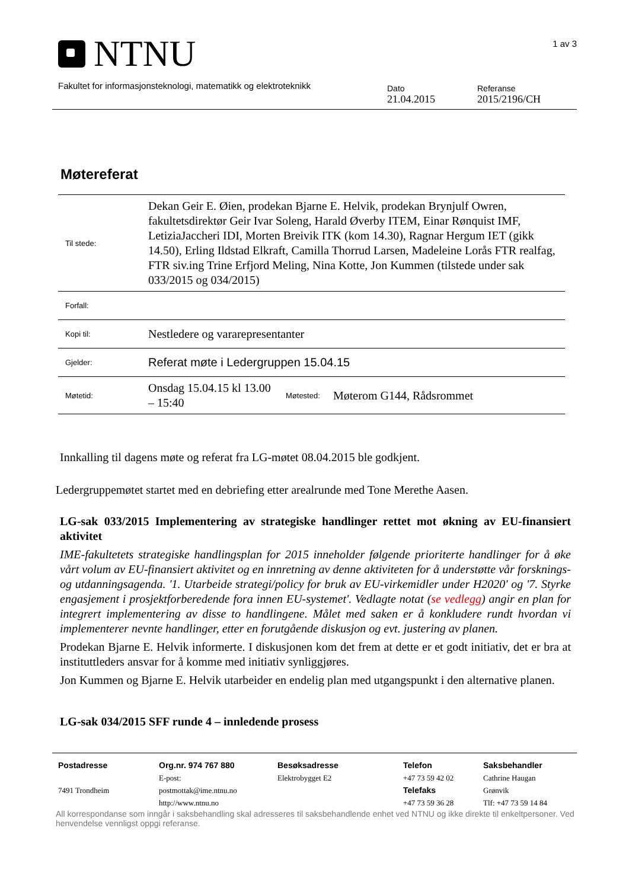NTNU
1 av 3
Fakultet for informasjonsteknologi, matematikk og elektroteknikk
Dato
21.04.2015
Referanse
2015/2196/CH
Møtereferat
| Til stede: | Dekan Geir E. Øien, prodekan Bjarne E. Helvik, prodekan Brynjulf Owren, fakultetsdirektør Geir Ivar Soleng, Harald Øverby ITEM, Einar Rønquist IMF, LetiziaJaccheri IDI, Morten Breivik ITK (kom 14.30), Ragnar Hergum IET (gikk 14.50), Erling Ildstad Elkraft, Camilla Thorrud Larsen, Madeleine Lorås FTR realfag, FTR siv.ing Trine Erfjord Meling, Nina Kotte, Jon Kummen (tilstede under sak 033/2015 og 034/2015) | | |
| Forfall: | | | |
| Kopi til: | Nestledere og vararepresentanter | | |
| Gjelder: | Referat møte i Ledergruppen 15.04.15 | | |
| Møtetid: | Onsdag 15.04.15 kl 13.00 – 15:40 | Møtested: | Møterom G144, Rådsrommet |
Innkalling til dagens møte og referat fra LG-møtet 08.04.2015 ble godkjent.
Ledergruppemøtet startet med en debriefing etter arealrunde med Tone Merethe Aasen.
LG-sak 033/2015 Implementering av strategiske handlinger rettet mot økning av EU-finansiert aktivitet
IME-fakultetets strategiske handlingsplan for 2015 inneholder følgende prioriterte handlinger for å øke vårt volum av EU-finansiert aktivitet og en innretning av denne aktiviteten for å understøtte vår forsknings- og utdanningsagenda. '1. Utarbeide strategi/policy for bruk av EU-virkemidler under H2020' og '7. Styrke engasjement i prosjektforberedende fora innen EU-systemet'. Vedlagte notat (se vedlegg) angir en plan for integrert implementering av disse to handlingene. Målet med saken er å konkludere rundt hvordan vi implementerer nevnte handlinger, etter en forutgående diskusjon og evt. justering av planen.
Prodekan Bjarne E. Helvik informerte. I diskusjonen kom det frem at dette er et godt initiativ, det er bra at instituttleders ansvar for å komme med initiativ synliggjøres.
Jon Kummen og Bjarne E. Helvik utarbeider en endelig plan med utgangspunkt i den alternative planen.
LG-sak 034/2015 SFF runde 4 – innledende prosess
Postadresse
7491 Trondheim
Org.nr. 974 767 880
E-post:
postmottak@ime.ntnu.no
http://www.ntnu.no
Besøksadresse
Elektrobygget E2
Telefon
+47 73 59 42 02
Telefaks
+47 73 59 36 28
Saksbehandler
Cathrine Haugan
Grønvik
Tlf: +47 73 59 14 84
All korrespondanse som inngår i saksbehandling skal adresseres til saksbehandlende enhet ved NTNU og ikke direkte til enkeltpersoner. Ved henvendelse vennligst oppgi referanse.